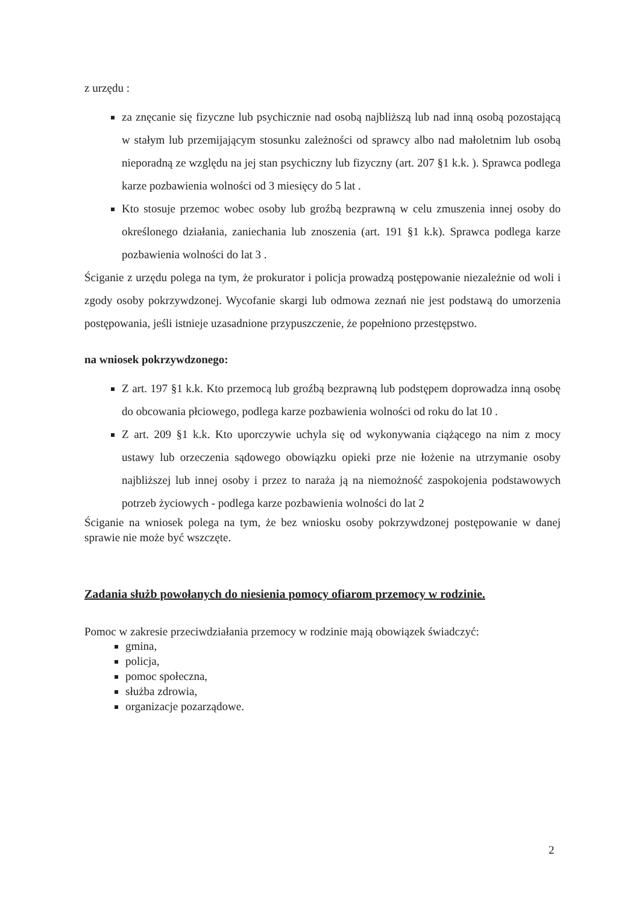z urzędu :
za znęcanie się fizyczne lub psychicznie nad osobą najbliższą lub nad inną osobą pozostającą w stałym lub przemijającym stosunku zależności od sprawcy albo nad małoletnim lub osobą nieporadną ze względu na jej stan psychiczny lub fizyczny (art. 207 §1 k.k. ). Sprawca podlega karze pozbawienia wolności od 3 miesięcy do 5 lat .
Kto stosuje przemoc wobec osoby lub groźbą bezprawną w celu zmuszenia innej osoby do określonego działania, zaniechania lub znoszenia (art. 191 §1 k.k). Sprawca podlega karze pozbawienia wolności do lat 3 .
Ściganie z urzędu polega na tym, że prokurator i policja prowadzą postępowanie niezależnie od woli i zgody osoby pokrzywdzonej. Wycofanie skargi lub odmowa zeznań nie jest podstawą do umorzenia postępowania, jeśli istnieje uzasadnione przypuszczenie, że popełniono przestępstwo.
na wniosek pokrzywdzonego:
Z art. 197 §1 k.k. Kto przemocą lub groźbą bezprawną lub podstępem doprowadza inną osobę do obcowania płciowego, podlega karze pozbawienia wolności od roku do lat 10 .
Z art. 209 §1 k.k. Kto uporczywie uchyla się od wykonywania ciążącego na nim z mocy ustawy lub orzeczenia sądowego obowiązku opieki prze nie łożenie na utrzymanie osoby najbliższej lub innej osoby i przez to naraża ją na niemożność zaspokojenia podstawowych potrzeb życiowych - podlega karze pozbawienia wolności do lat 2
Ściganie na wniosek polega na tym, że bez wniosku osoby pokrzywdzonej postępowanie w danej sprawie nie może być wszczęte.
Zadania służb powołanych do niesienia pomocy ofiarom przemocy w rodzinie.
Pomoc w zakresie przeciwdziałania przemocy w rodzinie mają obowiązek świadczyć:
gmina,
policja,
pomoc społeczna,
służba zdrowia,
organizacje pozarządowe.
2